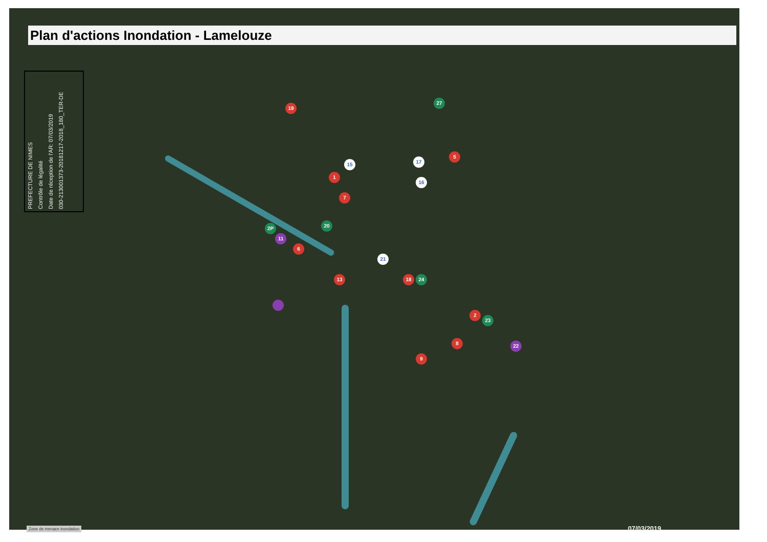Plan d'actions Inondation - Lamelouze
PREFECTURE DE NIMES
Contrôle de légalité
Date de réception de l'AR: 07/03/2019
030-213001373-20181217-2018_180_TER-DE
19
27
15 17
16
5
1
7
2P
11
20
6
21
13 18 24
2
23
8 22
9
Zone de menace inondation 07/03/2019